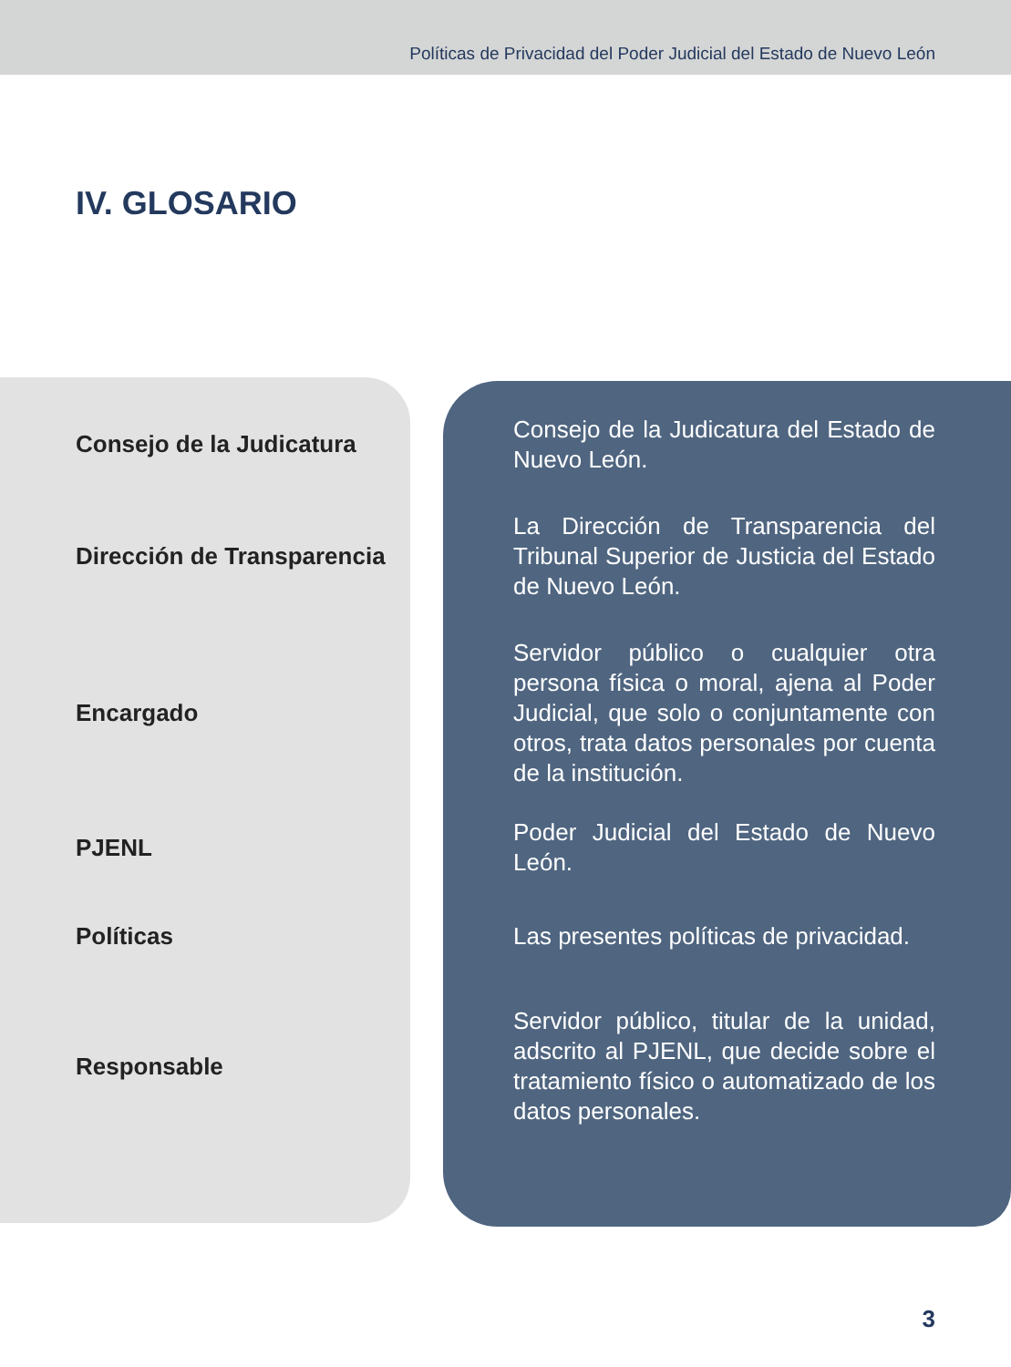Políticas de Privacidad del Poder Judicial del Estado de Nuevo León
IV. GLOSARIO
| Consejo de la Judicatura | Consejo de la Judicatura del Estado de Nuevo León. |
| Dirección de Transparencia | La Dirección de Transparencia del Tribunal Superior de Justicia del Estado de Nuevo León. |
| Encargado | Servidor público o cualquier otra persona física o moral, ajena al Poder Judicial, que solo o conjuntamente con otros, trata datos personales por cuenta de la institución. |
| PJENL | Poder Judicial del Estado de Nuevo León. |
| Políticas | Las presentes políticas de privacidad. |
| Responsable | Servidor público, titular de la unidad, adscrito al PJENL, que decide sobre el tratamiento físico o automatizado de los datos personales. |
3